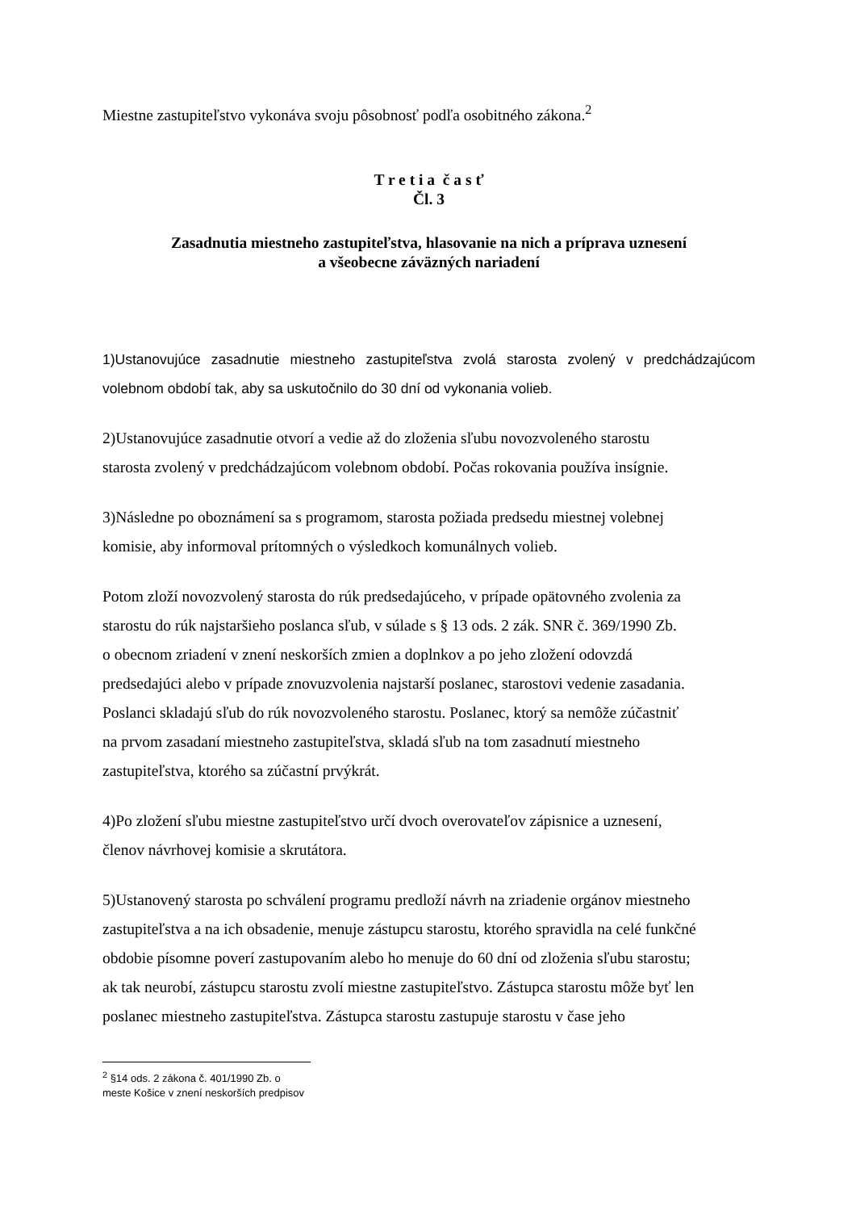Miestne zastupiteľstvo vykonáva svoju pôsobnosť podľa osobitného zákona.<sup>2</sup>
T r e t i a č a s ť
Čl. 3
Zasadnutia miestneho zastupiteľstva, hlasovanie na nich a príprava uznesení
a všeobecne záväzných nariadení
1)Ustanovujúce zasadnutie miestneho zastupiteľstva zvolá starosta zvolený v predchádzajúcom volebnom období tak, aby sa uskutočnilo do 30 dní od vykonania volieb.
2)Ustanovujúce zasadnutie otvorí a vedie až do zloženia sľubu novozvoleného starostu
starosta zvolený v predchádzajúcom volebnom období. Počas rokovania používa insígnie.
3)Následne po oboznámení sa s programom, starosta požiada predsedu miestnej volebnej
komisie, aby informoval prítomných o výsledkoch komunálnych volieb.
Potom zloží novozvolený starosta do rúk predsedajúceho, v prípade opätovného zvolenia za
starostu do rúk najstaršieho poslanca sľub, v súlade s § 13 ods. 2 zák. SNR č. 369/1990 Zb.
o obecnom zriadení v znení neskorších zmien a doplnkov a po jeho zložení odovzdá
predsedajúci alebo v prípade znovuzvolenia najstarší poslanec, starostovi vedenie zasadania.
Poslanci skladajú sľub do rúk novozvoleného starostu. Poslanec, ktorý sa nemôže zúčastniť
na prvom zasadaní miestneho zastupiteľstva, skladá sľub na tom zasadnutí miestneho
zastupiteľstva, ktorého sa zúčastní prvýkrát.
4)Po zložení sľubu miestne zastupiteľstvo určí dvoch overovateľov zápisnice a uznesení,
členov návrhovej komisie a skrutátora.
5)Ustanovený starosta po schválení programu predloží návrh na zriadenie orgánov miestneho
zastupiteľstva a na ich obsadenie, menuje zástupcu starostu, ktorého spravidla na celé funkčné
obdobie písomne poverí zastupovaním alebo ho menuje do 60 dní od zloženia sľubu starostu;
ak tak neurobí, zástupcu starostu zvolí miestne zastupiteľstvo. Zástupca starostu môže byť len
poslanec miestneho zastupiteľstva. Zástupca starostu zastupuje starostu v čase jeho
<sup>2</sup> §14 ods. 2 zákona č. 401/1990 Zb. o meste Košice v znení neskorších predpisov